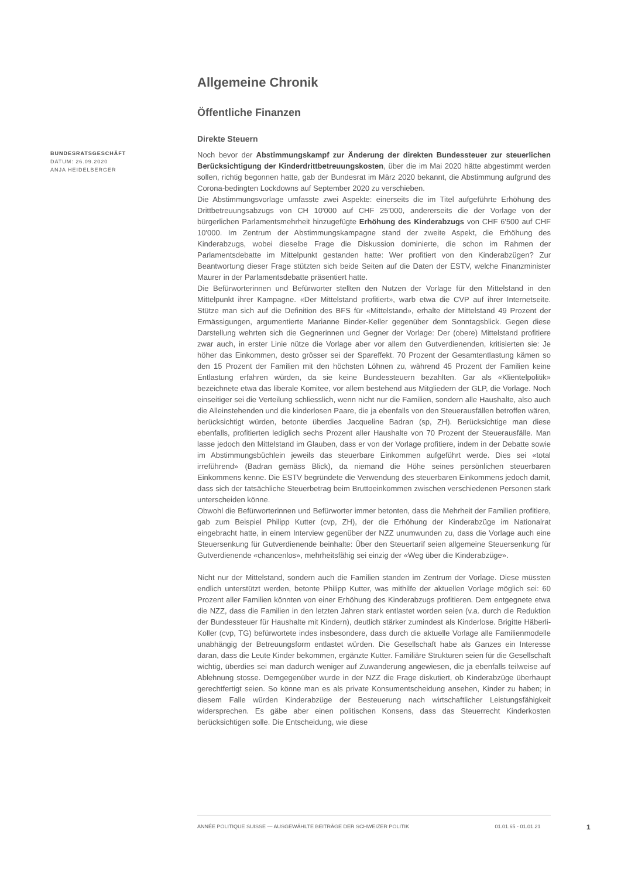BUNDESRATSGESCHÄFT
DATUM: 26.09.2020
ANJA HEIDELBERGER
Allgemeine Chronik
Öffentliche Finanzen
Direkte Steuern
Noch bevor der Abstimmungskampf zur Änderung der direkten Bundessteuer zur steuerlichen Berücksichtigung der Kinderdrittbetreuungskosten, über die im Mai 2020 hätte abgestimmt werden sollen, richtig begonnen hatte, gab der Bundesrat im März 2020 bekannt, die Abstimmung aufgrund des Corona-bedingten Lockdowns auf September 2020 zu verschieben.
Die Abstimmungsvorlage umfasste zwei Aspekte: einerseits die im Titel aufgeführte Erhöhung des Drittbetreuungsabzugs von CH 10'000 auf CHF 25'000, andererseits die der Vorlage von der bürgerlichen Parlamentsmehrheit hinzugefügte Erhöhung des Kinderabzugs von CHF 6'500 auf CHF 10'000. Im Zentrum der Abstimmungskampagne stand der zweite Aspekt, die Erhöhung des Kinderabzugs, wobei dieselbe Frage die Diskussion dominierte, die schon im Rahmen der Parlamentsdebatte im Mittelpunkt gestanden hatte: Wer profitiert von den Kinderabzügen? Zur Beantwortung dieser Frage stützten sich beide Seiten auf die Daten der ESTV, welche Finanzminister Maurer in der Parlamentsdebatte präsentiert hatte.
Die Befürworterinnen und Befürworter stellten den Nutzen der Vorlage für den Mittelstand in den Mittelpunkt ihrer Kampagne. «Der Mittelstand profitiert», warb etwa die CVP auf ihrer Internetseite. Stütze man sich auf die Definition des BFS für «Mittelstand», erhalte der Mittelstand 49 Prozent der Ermässigungen, argumentierte Marianne Binder-Keller gegenüber dem Sonntagsblick. Gegen diese Darstellung wehrten sich die Gegnerinnen und Gegner der Vorlage: Der (obere) Mittelstand profitiere zwar auch, in erster Linie nütze die Vorlage aber vor allem den Gutverdienenden, kritisierten sie: Je höher das Einkommen, desto grösser sei der Spareffekt. 70 Prozent der Gesamtentlastung kämen so den 15 Prozent der Familien mit den höchsten Löhnen zu, während 45 Prozent der Familien keine Entlastung erfahren würden, da sie keine Bundessteuern bezahlten. Gar als «Klientelpolitik» bezeichnete etwa das liberale Komitee, vor allem bestehend aus Mitgliedern der GLP, die Vorlage. Noch einseitiger sei die Verteilung schliesslich, wenn nicht nur die Familien, sondern alle Haushalte, also auch die Alleinstehenden und die kinderlosen Paare, die ja ebenfalls von den Steuerausfällen betroffen wären, berücksichtigt würden, betonte überdies Jacqueline Badran (sp, ZH). Berücksichtige man diese ebenfalls, profitierten lediglich sechs Prozent aller Haushalte von 70 Prozent der Steuerausfälle. Man lasse jedoch den Mittelstand im Glauben, dass er von der Vorlage profitiere, indem in der Debatte sowie im Abstimmungsbüchlein jeweils das steuerbare Einkommen aufgeführt werde. Dies sei «total irreführend» (Badran gemäss Blick), da niemand die Höhe seines persönlichen steuerbaren Einkommens kenne. Die ESTV begründete die Verwendung des steuerbaren Einkommens jedoch damit, dass sich der tatsächliche Steuerbetrag beim Bruttoeinkommen zwischen verschiedenen Personen stark unterscheiden könne.
Obwohl die Befürworterinnen und Befürworter immer betonten, dass die Mehrheit der Familien profitiere, gab zum Beispiel Philipp Kutter (cvp, ZH), der die Erhöhung der Kinderabzüge im Nationalrat eingebracht hatte, in einem Interview gegenüber der NZZ unumwunden zu, dass die Vorlage auch eine Steuersenkung für Gutverdienende beinhalte: Über den Steuertarif seien allgemeine Steuersenkung für Gutverdienende «chancenlos», mehrheitsfähig sei einzig der «Weg über die Kinderabzüge».
Nicht nur der Mittelstand, sondern auch die Familien standen im Zentrum der Vorlage. Diese müssten endlich unterstützt werden, betonte Philipp Kutter, was mithilfe der aktuellen Vorlage möglich sei: 60 Prozent aller Familien könnten von einer Erhöhung des Kinderabzugs profitieren. Dem entgegnete etwa die NZZ, dass die Familien in den letzten Jahren stark entlastet worden seien (v.a. durch die Reduktion der Bundessteuer für Haushalte mit Kindern), deutlich stärker zumindest als Kinderlose. Brigitte Häberli-Koller (cvp, TG) befürwortete indes insbesondere, dass durch die aktuelle Vorlage alle Familienmodelle unabhängig der Betreuungsform entlastet würden. Die Gesellschaft habe als Ganzes ein Interesse daran, dass die Leute Kinder bekommen, ergänzte Kutter. Familiäre Strukturen seien für die Gesellschaft wichtig, überdies sei man dadurch weniger auf Zuwanderung angewiesen, die ja ebenfalls teilweise auf Ablehnung stosse. Demgegenüber wurde in der NZZ die Frage diskutiert, ob Kinderabzüge überhaupt gerechtfertigt seien. So könne man es als private Konsumentscheidung ansehen, Kinder zu haben; in diesem Falle würden Kinderabzüge der Besteuerung nach wirtschaftlicher Leistungsfähigkeit widersprechen. Es gäbe aber einen politischen Konsens, dass das Steuerrecht Kinderkosten berücksichtigen solle. Die Entscheidung, wie diese
ANNÉE POLITIQUE SUISSE — AUSGEWÄHLTE BEITRÄGE DER SCHWEIZER POLITIK 01.01.65 - 01.01.21
1